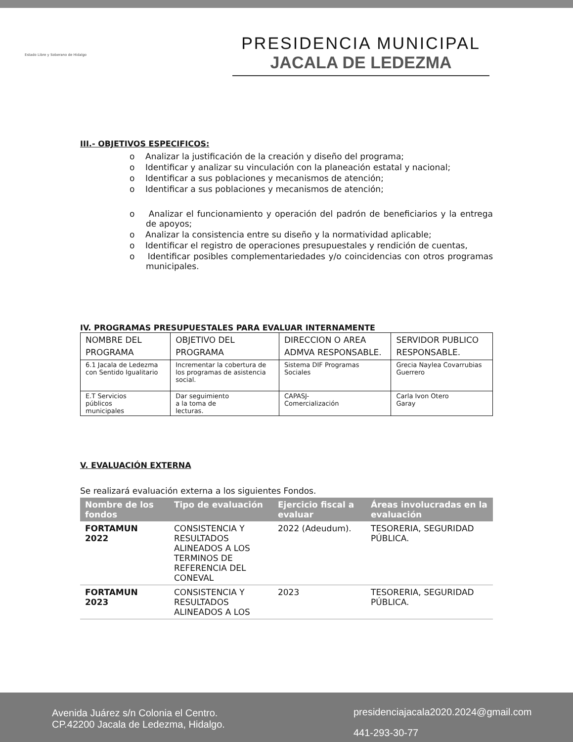Estado Libre y Soberano de Hidalgo
PRESIDENCIA MUNICIPAL
JACALA DE LEDEZMA
III.- OBJETIVOS ESPECIFICOS:
o Analizar la justificación de la creación y diseño del programa;
o Identificar y analizar su vinculación con la planeación estatal y nacional;
o Identificar a sus poblaciones y mecanismos de atención;
o Identificar a sus poblaciones y mecanismos de atención;
o Analizar el funcionamiento y operación del padrón de beneficiarios y la entrega de apoyos;
o Analizar la consistencia entre su diseño y la normatividad aplicable;
o Identificar el registro de operaciones presupuestales y rendición de cuentas,
o Identificar posibles complementariedades y/o coincidencias con otros programas municipales.
IV. PROGRAMAS PRESUPUESTALES PARA EVALUAR INTERNAMENTE
| NOMBRE DEL PROGRAMA | OBJETIVO DEL PROGRAMA | DIRECCION O AREA ADMVA RESPONSABLE. | SERVIDOR PUBLICO RESPONSABLE. |
| 6.1 Jacala de Ledezma con Sentido Igualitario | Incrementar la cobertura de los programas de asistencia social. | Sistema DIF Programas Sociales | Grecia Naylea Covarrubias Guerrero |
| E.T Servicios públicos municipales | Dar seguimiento a la toma de lecturas. | CAPASJ- Comercialización | Carla Ivon Otero Garay |
V. EVALUACIÓN EXTERNA
Se realizará evaluación externa a los siguientes Fondos.
| Nombre de los fondos | Tipo de evaluación | Ejercicio fiscal a evaluar | Áreas involucradas en la evaluación |
| --- | --- | --- | --- |
| FORTAMUN 2022 | CONSISTENCIA Y RESULTADOS ALINEADOS A LOS TERMINOS DE REFERENCIA DEL CONEVAL | 2022 (Adeudum). | TESORERIA, SEGURIDAD PÚBLICA. |
| FORTAMUN 2023 | CONSISTENCIA Y RESULTADOS ALINEADOS A LOS | 2023 | TESORERIA, SEGURIDAD PÚBLICA. |
Avenida Juárez s/n Colonia el Centro.
CP.42200 Jacala de Ledezma, Hidalgo.
presidenciajacala2020.2024@gmail.com
441-293-30-77